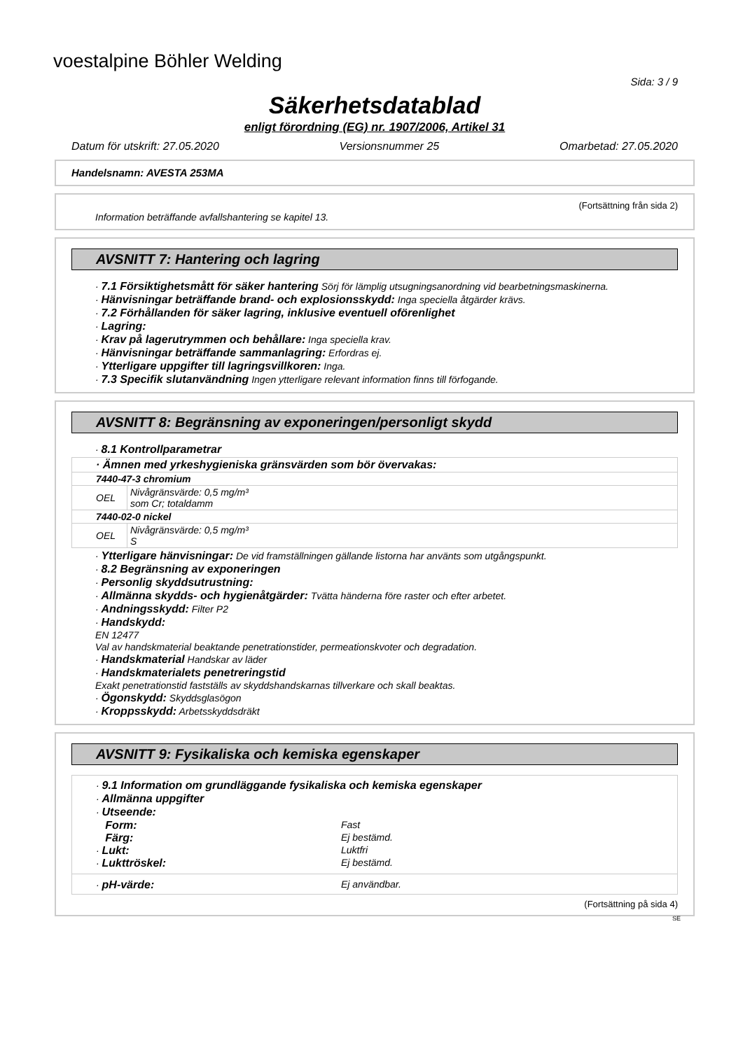voestalpine Böhler Welding
Sida: 3 / 9
Säkerhetsdatablad
enligt förordning (EG) nr. 1907/2006, Artikel 31
Datum för utskrift: 27.05.2020 Versionsnummer 25 Omarbetad: 27.05.2020
Handelsnamn: AVESTA 253MA
(Fortsättning från sida 2)
Information beträffande avfallshantering se kapitel 13.
AVSNITT 7: Hantering och lagring
· 7.1 Försiktighetsmått för säker hantering Sörj för lämplig utsugningsanordning vid bearbetningsmaskinerna.
· Hänvisningar beträffande brand- och explosionsskydd: Inga speciella åtgärder krävs.
· 7.2 Förhållanden för säker lagring, inklusive eventuell oförenlighet
· Lagring:
· Krav på lagerutrymmen och behållare: Inga speciella krav.
· Hänvisningar beträffande sammanlagring: Erfordras ej.
· Ytterligare uppgifter till lagringsvillkoren: Inga.
· 7.3 Specifik slutanvändning Ingen ytterligare relevant information finns till förfogande.
AVSNITT 8: Begränsning av exponeringen/personligt skydd
· 8.1 Kontrollparametrar
| · Ämnen med yrkeshygieniska gränsvärden som bör övervakas: | |
| 7440-47-3 chromium | |
| OEL | Nivågränsvärde: 0,5 mg/m³ som Cr; totaldamm |
| 7440-02-0 nickel | |
| OEL | Nivågränsvärde: 0,5 mg/m³ S |
· Ytterligare hänvisningar: De vid framställningen gällande listorna har använts som utgångspunkt.
· 8.2 Begränsning av exponeringen
· Personlig skyddsutrustning:
· Allmänna skydds- och hygienåtgärder: Tvätta händerna före raster och efter arbetet.
· Andningsskydd: Filter P2
· Handskydd:
EN 12477
Val av handskmaterial beaktande penetrationstider, permeationskvoter och degradation.
· Handskmaterial Handskar av läder
· Handskmaterialets penetreringstid
Exakt penetrationstid fastställs av skyddshandskarnas tillverkare och skall beaktas.
· Ögonskydd: Skyddsglasögon
· Kroppsskydd: Arbetsskyddsdräkt
AVSNITT 9: Fysikaliska och kemiska egenskaper
· 9.1 Information om grundläggande fysikaliska och kemiska egenskaper
· Allmänna uppgifter
· Utseende:
Form: Fast
Färg: Ej bestämd.
· Lukt: Luktfri
· Lukttröskel: Ej bestämd.
· pH-värde: Ej användbar.
(Fortsättning på sida 4)
SE